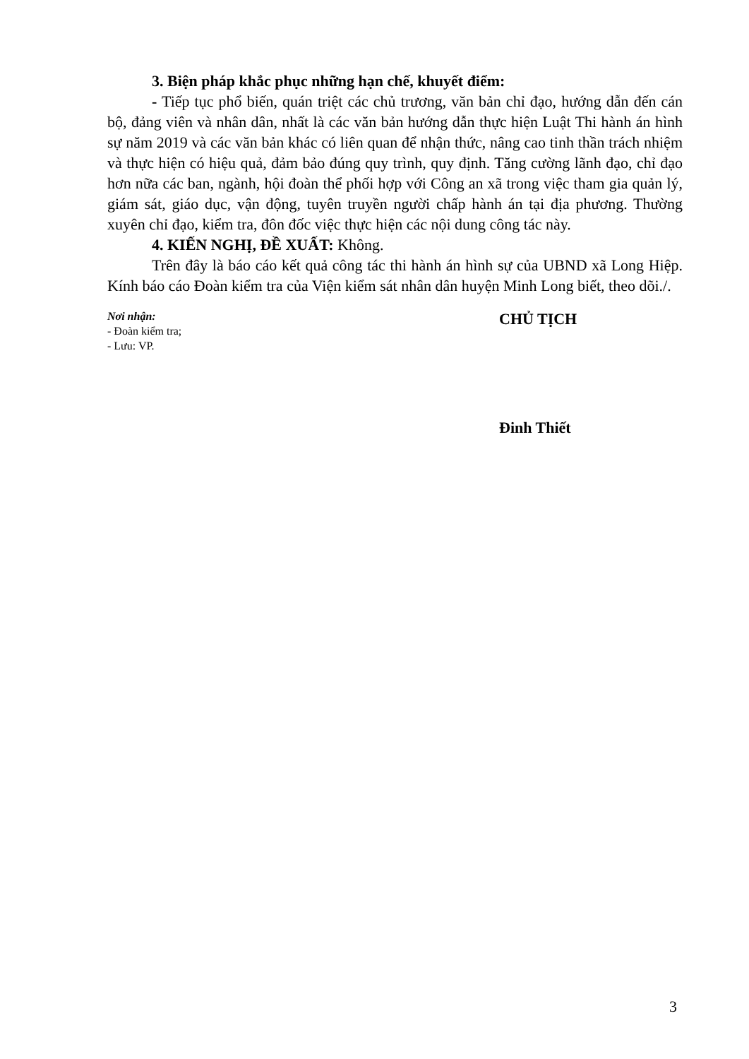3. Biện pháp khắc phục những hạn chế, khuyết điểm:
- Tiếp tục phổ biến, quán triệt các chủ trương, văn bản chỉ đạo, hướng dẫn đến cán bộ, đảng viên và nhân dân, nhất là các văn bản hướng dẫn thực hiện Luật Thi hành án hình sự năm 2019 và các văn bản khác có liên quan để nhận thức, nâng cao tinh thần trách nhiệm và thực hiện có hiệu quả, đảm bảo đúng quy trình, quy định. Tăng cường lãnh đạo, chỉ đạo hơn nữa các ban, ngành, hội đoàn thể phối hợp với Công an xã trong việc tham gia quản lý, giám sát, giáo dục, vận động, tuyên truyền người chấp hành án tại địa phương. Thường xuyên chỉ đạo, kiểm tra, đôn đốc việc thực hiện các nội dung công tác này.
4. KIẾN NGHỊ, ĐỀ XUẤT: Không.
Trên đây là báo cáo kết quả công tác thi hành án hình sự của UBND xã Long Hiệp. Kính báo cáo Đoàn kiểm tra của Viện kiểm sát nhân dân huyện Minh Long biết, theo dõi./.
Nơi nhận:
- Đoàn kiểm tra;
- Lưu: VP.
CHỦ TỊCH
Đinh Thiết
3